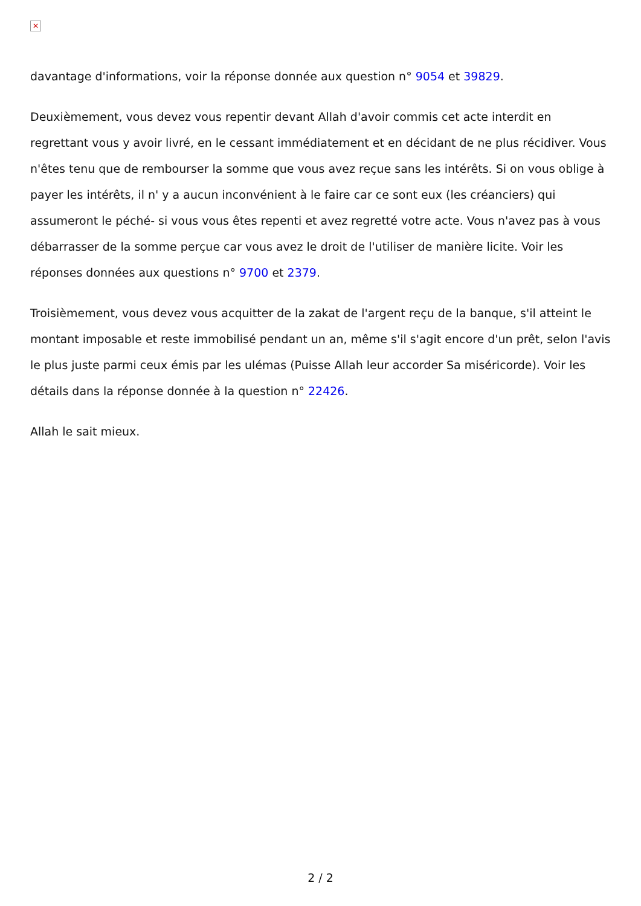✕
davantage d'informations, voir la réponse donnée aux question n° 9054 et 39829.
Deuxièmement, vous devez vous repentir devant Allah d'avoir commis cet acte interdit en regrettant vous y avoir livré, en le cessant immédiatement et en décidant de ne plus récidiver. Vous n'êtes tenu que de rembourser la somme que vous avez reçue sans les intérêts. Si on vous oblige à payer les intérêts, il n' y a aucun inconvénient à le faire car ce sont eux (les créanciers) qui assumeront le péché- si vous vous êtes repenti et avez regretté votre acte. Vous n'avez pas à vous débarrasser de la somme perçue car vous avez le droit de l'utiliser de manière licite. Voir les réponses données aux questions n° 9700 et 2379.
Troisièmement, vous devez vous acquitter de la zakat de l'argent reçu de la banque, s'il atteint le montant imposable et reste immobilisé pendant un an, même s'il s'agit encore d'un prêt, selon l'avis le plus juste parmi ceux émis par les ulémas (Puisse Allah leur accorder Sa miséricorde). Voir les détails dans la réponse donnée à la question n° 22426.
Allah le sait mieux.
2 / 2